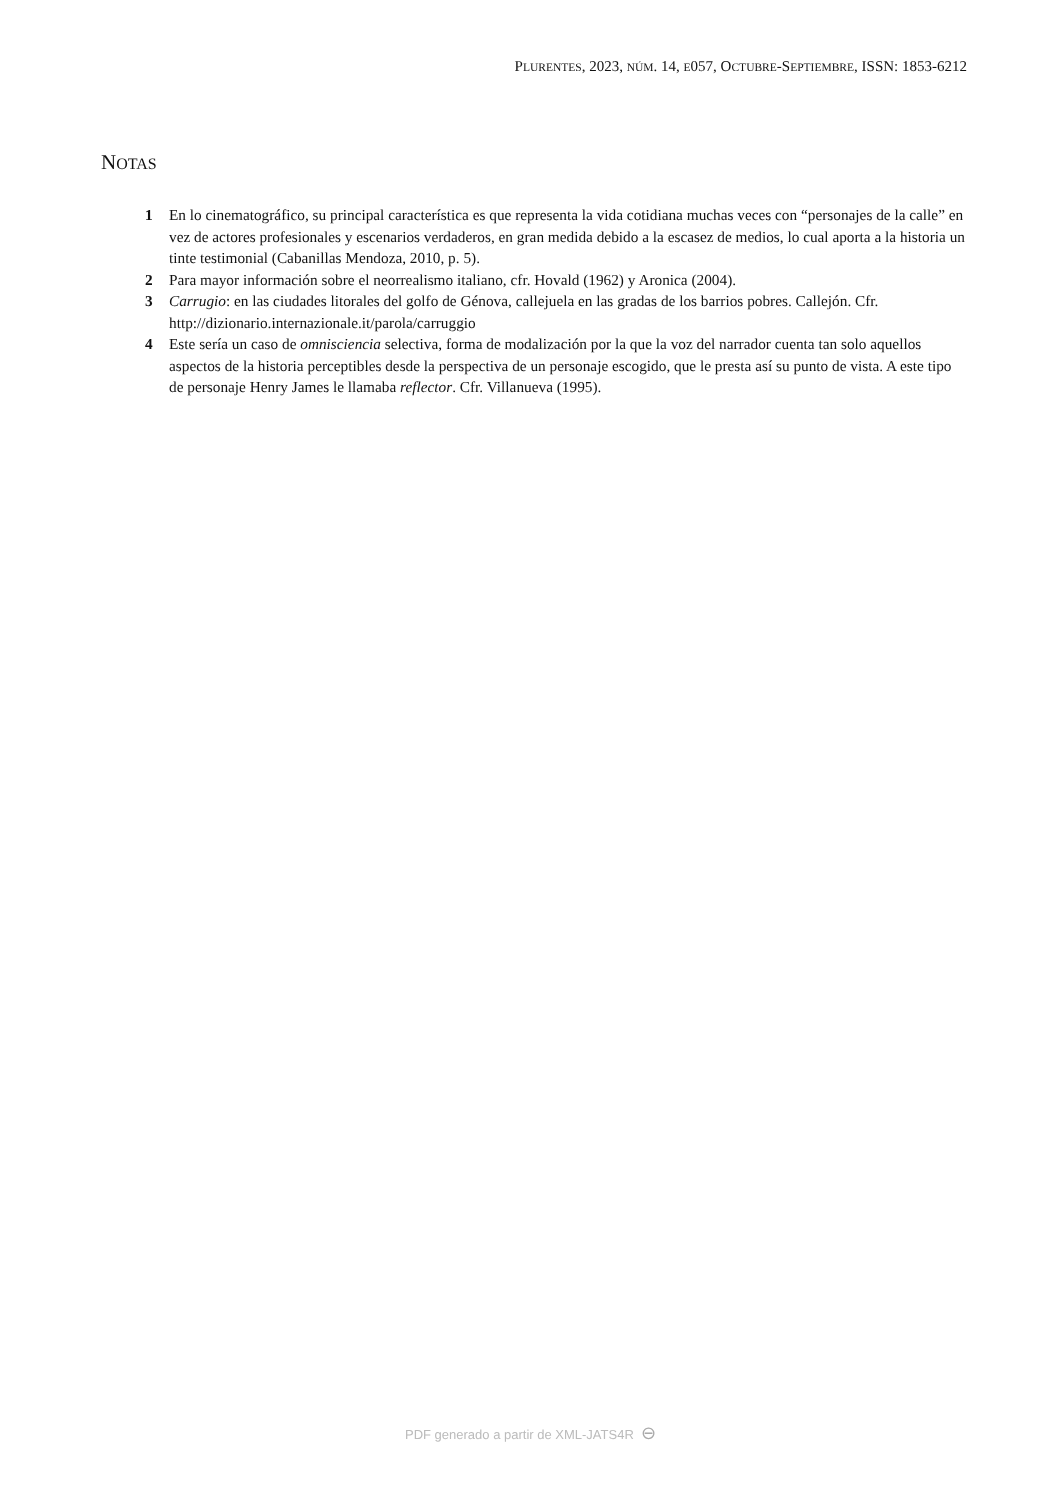PLURENTES, 2023, NÚM. 14, E057, OCTUBRE-SEPTIEMBRE, ISSN: 1853-6212
NOTAS
1 En lo cinematográfico, su principal característica es que representa la vida cotidiana muchas veces con “personajes de la calle” en vez de actores profesionales y escenarios verdaderos, en gran medida debido a la escasez de medios, lo cual aporta a la historia un tinte testimonial (Cabanillas Mendoza, 2010, p. 5).
2 Para mayor información sobre el neorrealismo italiano, cfr. Hovald (1962) y Aronica (2004).
3 Carrugio: en las ciudades litorales del golfo de Génova, callejuela en las gradas de los barrios pobres. Callejón. Cfr. http://dizionario.internazionale.it/parola/carruggio
4 Este sería un caso de omnisciencia selectiva, forma de modalización por la que la voz del narrador cuenta tan solo aquellos aspectos de la historia perceptibles desde la perspectiva de un personaje escogido, que le presta así su punto de vista. A este tipo de personaje Henry James le llamaba reflector. Cfr. Villanueva (1995).
PDF generado a partir de XML-JATS4R ⊖